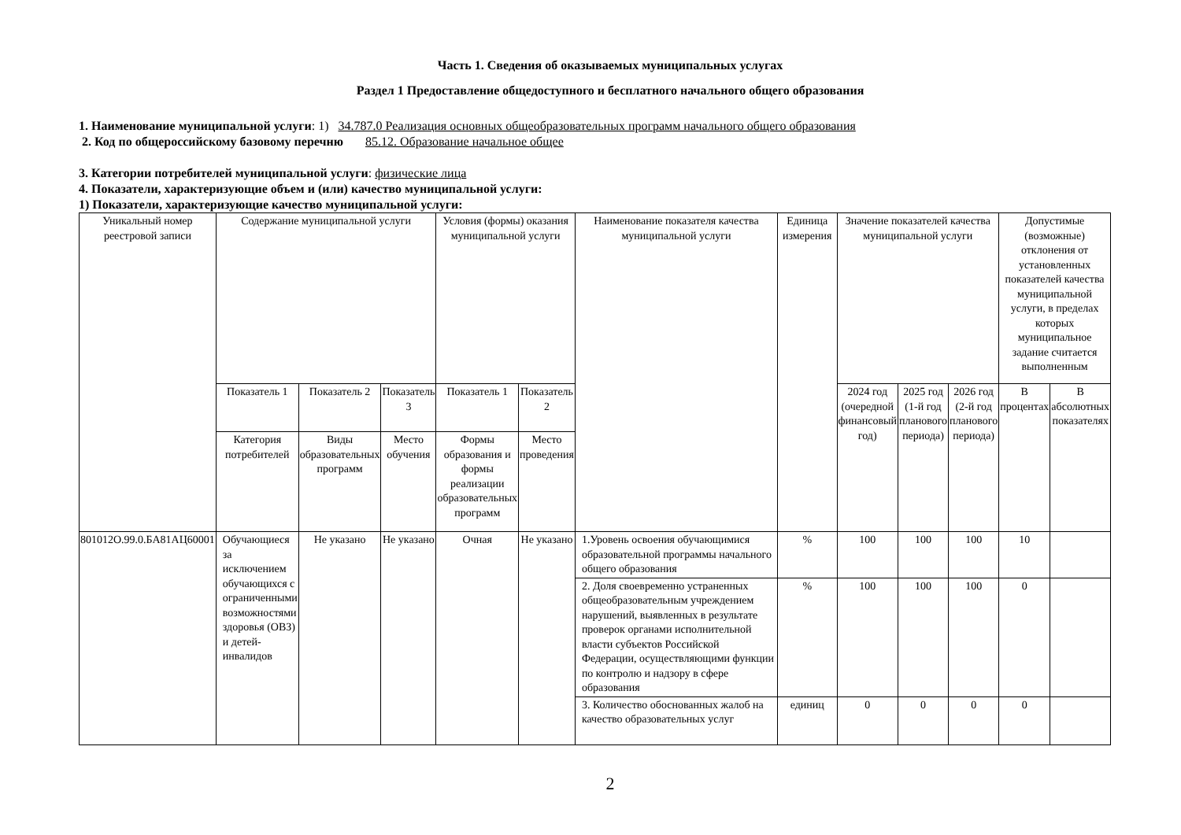Часть 1. Сведения об оказываемых муниципальных услугах
Раздел 1 Предоставление общедоступного и бесплатного начального общего образования
1. Наименование муниципальной услуги: 1) 34.787.0 Реализация основных общеобразовательных программ начального общего образования
2. Код по общероссийскому базовому перечню 85.12. Образование начальное общее
3. Категории потребителей муниципальной услуги: физические лица
4. Показатели, характеризующие объем и (или) качество муниципальной услуги:
1) Показатели, характеризующие качество муниципальной услуги:
| Уникальный номер реестровой записи | Содержание муниципальной услуги | | | Условия (формы) оказания муниципальной услуги | | Наименование показателя качества муниципальной услуги | Единица измерения | Значение показателей качества муниципальной услуги | | | Допустимые (возможные) отклонения от установленных показателей качества муниципальной услуги, в пределах которых муниципальное задание считается выполненным | |
| --- | --- | --- | --- | --- | --- | --- | --- | --- | --- | --- | --- | --- |
| | Показатель 1 | Показатель 2 | Показатель 3 | Показатель 1 | Показатель 2 | | | 2024 год (очередной финансовый год) | 2025 год (1-й год планового периода) | 2026 год (2-й год планового периода) | В процентах | В абсолютных показателях |
| | Категория потребителей | Виды образовательных программ | Место обучения | Формы образования и формы реализации образовательных программ | Место проведения | | | | | | | |
| 801012О.99.0.БА81АЦ60001 | Обучающиеся за исключением обучающихся с ограниченными возможностями здоровья (ОВЗ) и детей-инвалидов | Не указано | Не указано | Очная | Не указано | 1.Уровень освоения обучающимися образовательной программы начального общего образования | % | 100 | 100 | 100 | 10 | |
| | | | | | | 2. Доля своевременно устраненных общеобразовательным учреждением нарушений, выявленных в результате проверок органами исполнительной власти субъектов Российской Федерации, осуществляющими функции по контролю и надзору в сфере образования | % | 100 | 100 | 100 | 0 | |
| | | | | | | 3. Количество обоснованных жалоб на качество образовательных услуг | единиц | 0 | 0 | 0 | 0 | |
2